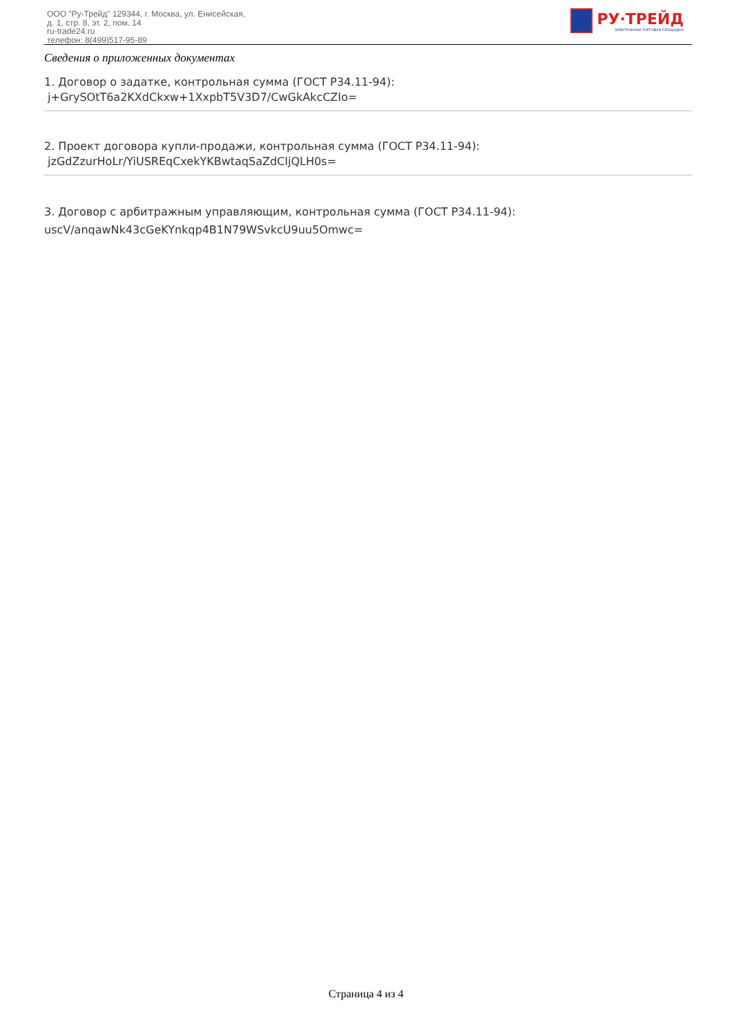ООО "Ру-Трейд" 129344, г. Москва, ул. Енисейская,
д. 1, стр. 8, эт. 2, пом. 14
ru-trade24.ru
телефон: 8(499)517-95-89
РУ·ТРЕЙД
ЭЛЕКТРОННАЯ ТОРГОВАЯ ПЛОЩАДКА
Сведения о приложенных документах
1. Договор о задатке, контрольная сумма (ГОСТ Р34.11-94):
j+GrySOtT6a2KXdCkxw+1XxpbT5V3D7/CwGkAkcCZIo=
2. Проект договора купли-продажи, контрольная сумма (ГОСТ Р34.11-94):
jzGdZzurHoLr/YiUSREqCxekYKBwtaqSaZdCIjQLH0s=
3. Договор с арбитражным управляющим, контрольная сумма (ГОСТ Р34.11-94):
uscV/anqawNk43cGeKYnkqp4B1N79WSvkcU9uu5Omwc=
Страница 4 из 4